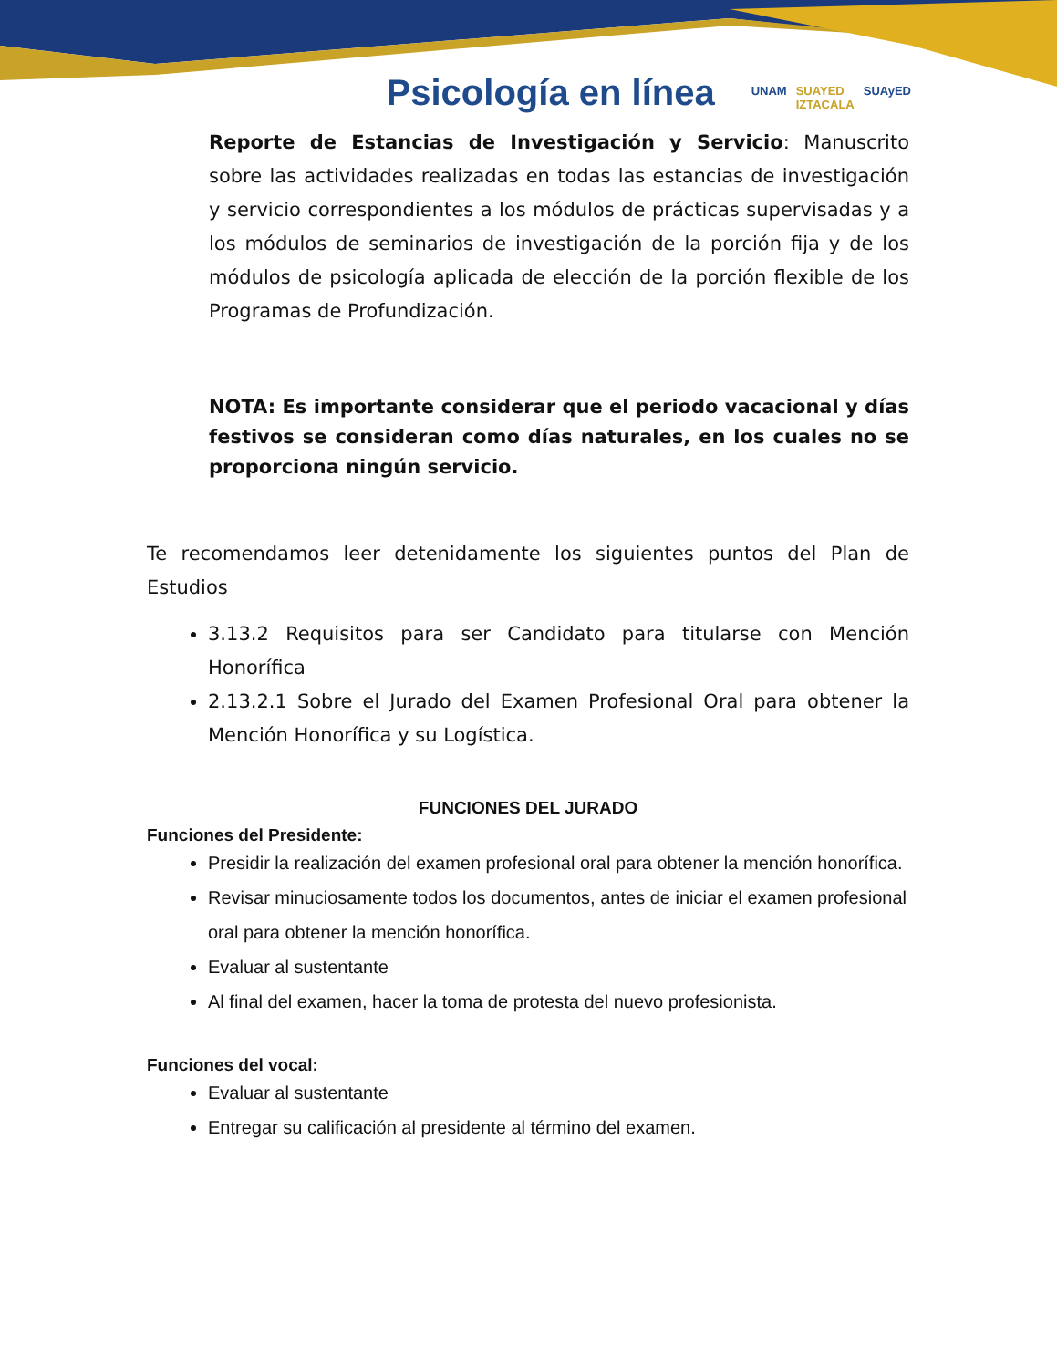Psicología en línea
UNAM SUAYED
IZTACALA SUAyED
Reporte de Estancias de Investigación y Servicio: Manuscrito sobre las actividades realizadas en todas las estancias de investigación y servicio correspondientes a los módulos de prácticas supervisadas y a los módulos de seminarios de investigación de la porción fija y de los módulos de psicología aplicada de elección de la porción flexible de los Programas de Profundización.
NOTA: Es importante considerar que el periodo vacacional y días festivos se consideran como días naturales, en los cuales no se proporciona ningún servicio.
Te recomendamos leer detenidamente los siguientes puntos del Plan de Estudios
3.13.2 Requisitos para ser Candidato para titularse con Mención Honorífica
2.13.2.1 Sobre el Jurado del Examen Profesional Oral para obtener la Mención Honorífica y su Logística.
FUNCIONES DEL JURADO
Funciones del Presidente:
Presidir la realización del examen profesional oral para obtener la mención honorífica.
Revisar minuciosamente todos los documentos, antes de iniciar el examen profesional oral para obtener la mención honorífica.
Evaluar al sustentante
Al final del examen, hacer la toma de protesta del nuevo profesionista.
Funciones del vocal:
Evaluar al sustentante
Entregar su calificación al presidente al término del examen.